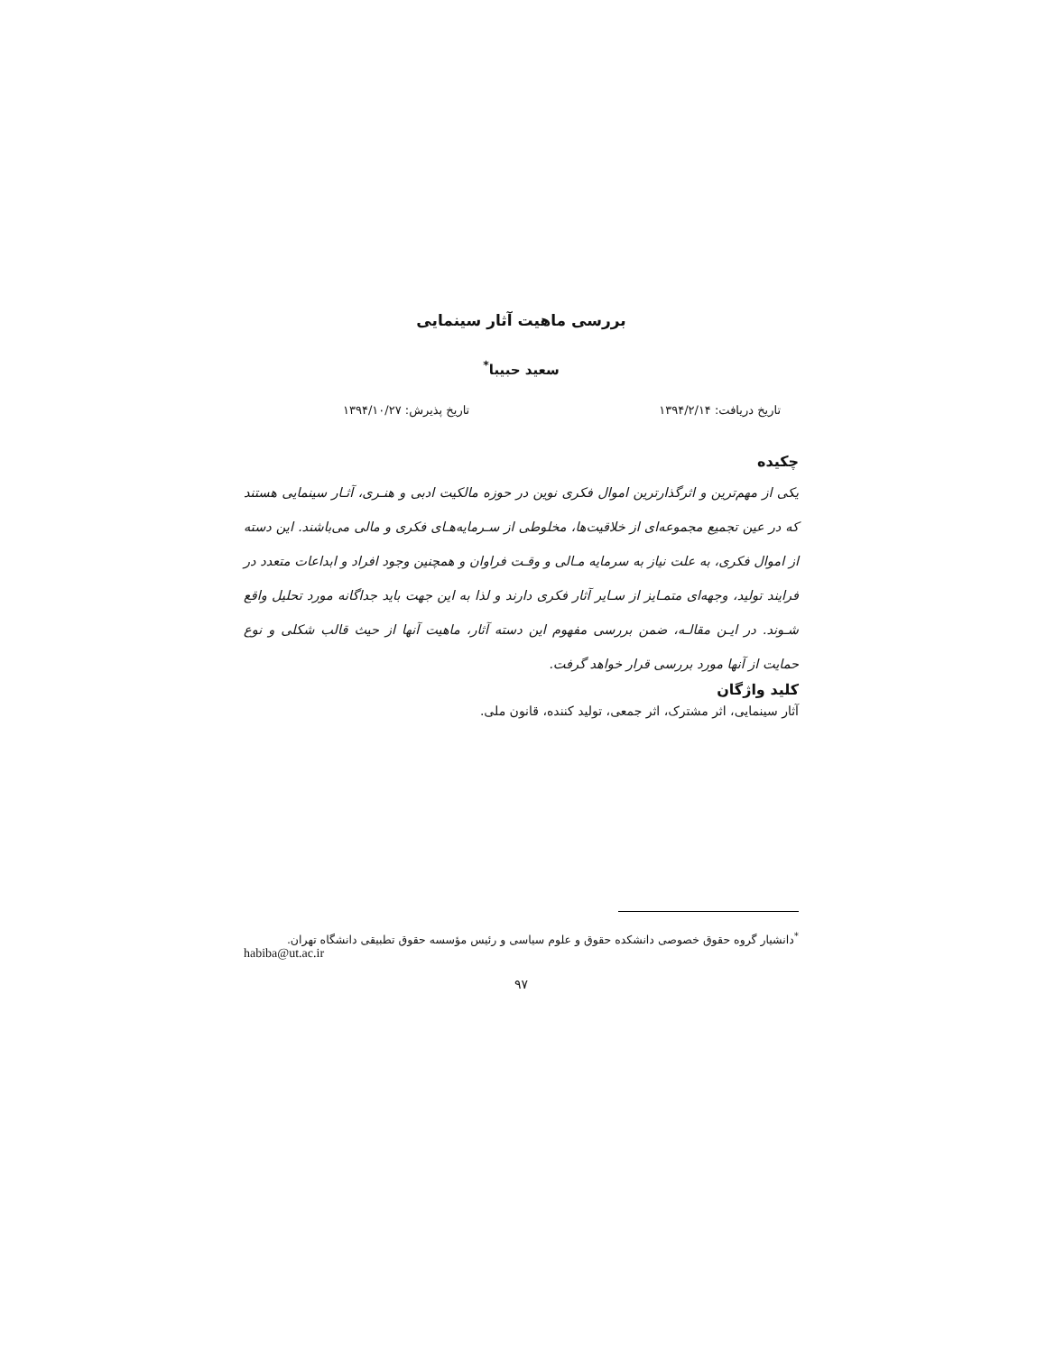بررسی ماهیت آثار سینمایی
سعید حبیبا<sup>*</sup>
تاریخ دریافت: ۱۳۹۴/۲/۱۴ تاریخ پذیرش: ۱۳۹۴/۱۰/۲۷
چکیده
یکی از مهم‌ترین و اثرگذارترین اموال فکری نوین در حوزه مالکیت ادبی و هنـری، آثـار سینمایی هستند که در عین تجمیع مجموعه‌ای از خلاقیت‌ها، مخلوطی از سـرمایه‌هـای فکری و مالی می‌باشند. این دسته از اموال فکری، به علت نیاز به سرمایه مـالی و وقـت فراوان و همچنین وجود افراد و ابداعات متعدد در فرایند تولید، وجهه‌ای متمـایز از سـایر آثار فکری دارند و لذا به این جهت باید جداگانه مورد تحلیل واقع شـوند. در ایـن مقالـه، ضمن بررسی مفهوم این دسته آثار، ماهیت آنها از حیث قالب شکلی و نوع حمایت از آنها مورد بررسی قرار خواهد گرفت.
کلید واژگان
آثار سینمایی، اثر مشترک، اثر جمعی، تولید کننده، قانون ملی.
<sup>*</sup> دانشیار گروه حقوق خصوصی دانشکده حقوق و علوم سیاسی و رئیس مؤسسه حقوق تطبیقی دانشگاه تهران.
habiba@ut.ac.ir
۹۷